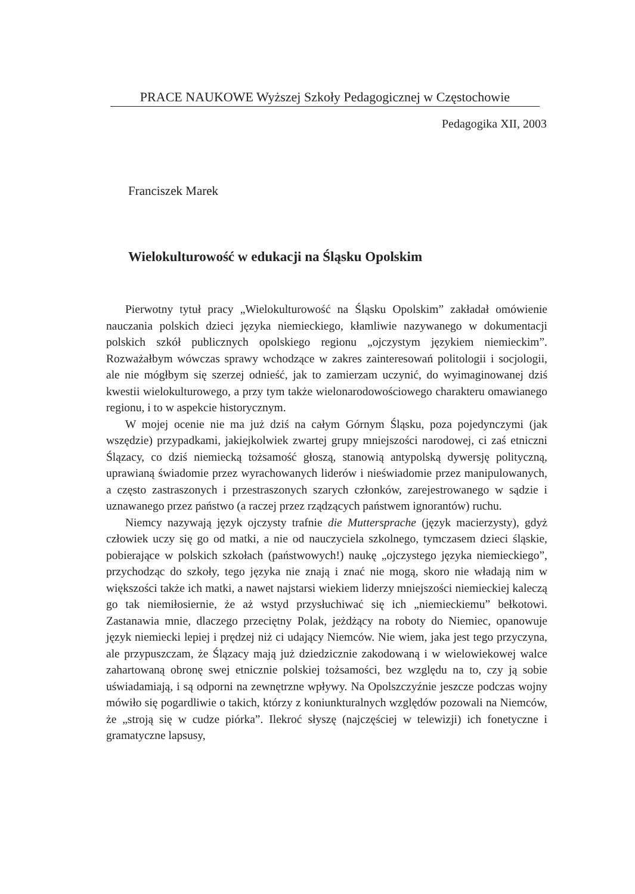PRACE NAUKOWE Wyższej Szkoły Pedagogicznej w Częstochowie
Pedagogika XII, 2003
Franciszek Marek
Wielokulturowość w edukacji na Śląsku Opolskim
Pierwotny tytuł pracy „Wielokulturowość na Śląsku Opolskim” zakładał omówienie nauczania polskich dzieci języka niemieckiego, kłamliwie nazywanego w dokumentacji polskich szkół publicznych opolskiego regionu „ojczystym językiem niemieckim”. Rozważałbym wówczas sprawy wchodzące w zakres zainteresowań politologii i socjologii, ale nie mógłbym się szerzej odnieść, jak to zamierzam uczynić, do wyimaginowanej dziś kwestii wielokulturowego, a przy tym także wielonarodowościowego charakteru omawianego regionu, i to w aspekcie historycznym.
W mojej ocenie nie ma już dziś na całym Górnym Śląsku, poza pojedynczymi (jak wszędzie) przypadkami, jakiejkolwiek zwartej grupy mniejszości narodowej, ci zaś etniczni Ślązacy, co dziś niemiecką tożsamość głoszą, stanowią antypolską dywersję polityczną, uprawianą świadomie przez wyrachowanych liderów i nieświadomie przez manipulowanych, a często zastraszonych i przestraszonych szarych członków, zarejestrowanego w sądzie i uznawanego przez państwo (a raczej przez rządzących państwem ignorantów) ruchu.
Niemcy nazywają język ojczysty trafnie die Muttersprache (język macierzysty), gdyż człowiek uczy się go od matki, a nie od nauczyciela szkolnego, tymczasem dzieci śląskie, pobierające w polskich szkołach (państwowych!) naukę „ojczystego języka niemieckiego”, przychodząc do szkoły, tego języka nie znają i znać nie mogą, skoro nie władają nim w większości także ich matki, a nawet najstarsi wiekiem liderzy mniejszości niemieckiej kaleczą go tak niemiłosiernie, że aż wstyd przysłuchiwać się ich „niemieckiemu” bełkotowi. Zastanawia mnie, dlaczego przeciętny Polak, jeżdżący na roboty do Niemiec, opanowuje język niemiecki lepiej i prędzej niż ci udający Niemców. Nie wiem, jaka jest tego przyczyna, ale przypuszczam, że Ślązacy mają już dziedzicznie zakodowaną i w wielowiekowej walce zahartowaną obronę swej etnicznie polskiej tożsamości, bez względu na to, czy ją sobie uświadamiają, i są odporni na zewnętrzne wpływy. Na Opolszczyźnie jeszcze podczas wojny mówiło się pogardliwie o takich, którzy z koniunkturalnych względów pozowali na Niemców, że „stroją się w cudze piórka”. Ilekroć słyszę (najczęściej w telewizji) ich fonetyczne i gramatyczne lapsusy,